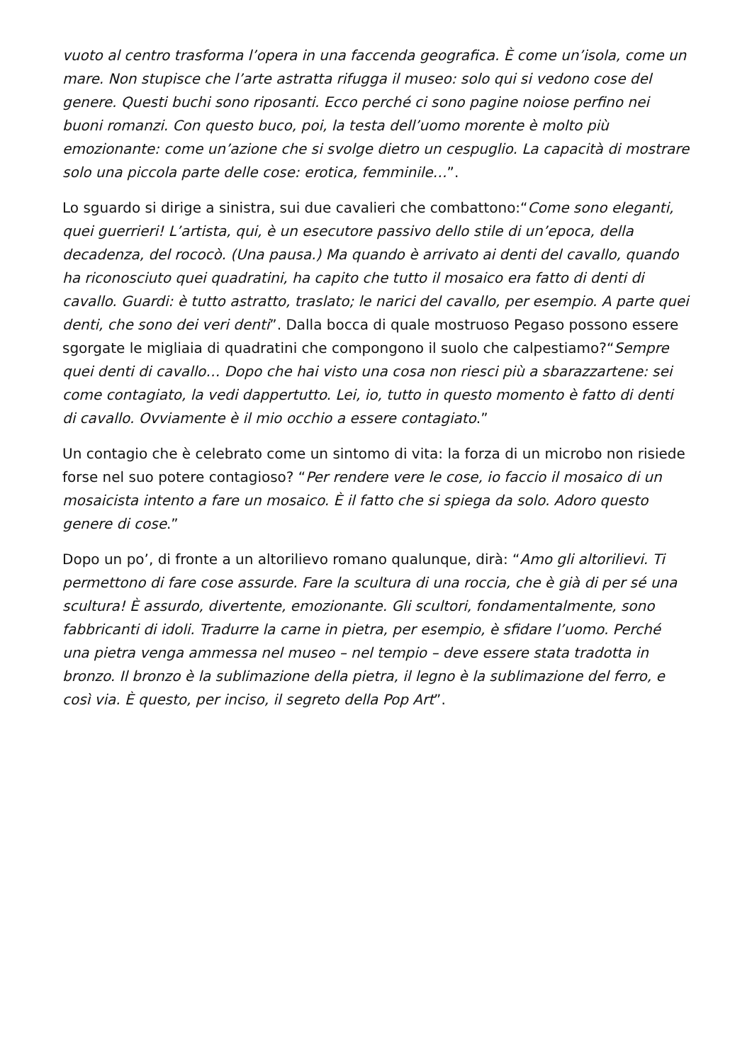vuoto al centro trasforma l’opera in una faccenda geografica. È come un’isola, come un mare. Non stupisce che l’arte astratta rifugga il museo: solo qui si vedono cose del genere. Questi buchi sono riposanti. Ecco perché ci sono pagine noiose perfino nei buoni romanzi. Con questo buco, poi, la testa dell’uomo morente è molto più emozionante: come un’azione che si svolge dietro un cespuglio. La capacità di mostrare solo una piccola parte delle cose: erotica, femminile…”.
Lo sguardo si dirige a sinistra, sui due cavalieri che combattono:“Come sono eleganti, quei guerrieri! L’artista, qui, è un esecutore passivo dello stile di un’epoca, della decadenza, del rococò. (Una pausa.) Ma quando è arrivato ai denti del cavallo, quando ha riconosciuto quei quadratini, ha capito che tutto il mosaico era fatto di denti di cavallo. Guardi: è tutto astratto, traslato; le narici del cavallo, per esempio. A parte quei denti, che sono dei veri denti”. Dalla bocca di quale mostruoso Pegaso possono essere sgorgate le migliaia di quadratini che compongono il suolo che calpestiamo?“Sempre quei denti di cavallo… Dopo che hai visto una cosa non riesci più a sbarazzartene: sei come contagiato, la vedi dappertutto. Lei, io, tutto in questo momento è fatto di denti di cavallo. Ovviamente è il mio occhio a essere contagiato.”
Un contagio che è celebrato come un sintomo di vita: la forza di un microbo non risiede forse nel suo potere contagioso? “Per rendere vere le cose, io faccio il mosaico di un mosaicista intento a fare un mosaico. È il fatto che si spiega da solo. Adoro questo genere di cose.”
Dopo un po’, di fronte a un altorilievo romano qualunque, dirà: “Amo gli altorilievi. Ti permettono di fare cose assurde. Fare la scultura di una roccia, che è già di per sé una scultura! È assurdo, divertente, emozionante. Gli scultori, fondamentalmente, sono fabbricanti di idoli. Tradurre la carne in pietra, per esempio, è sfidare l’uomo. Perché una pietra venga ammessa nel museo – nel tempio – deve essere stata tradotta in bronzo. Il bronzo è la sublimazione della pietra, il legno è la sublimazione del ferro, e così via. È questo, per inciso, il segreto della Pop Art”.